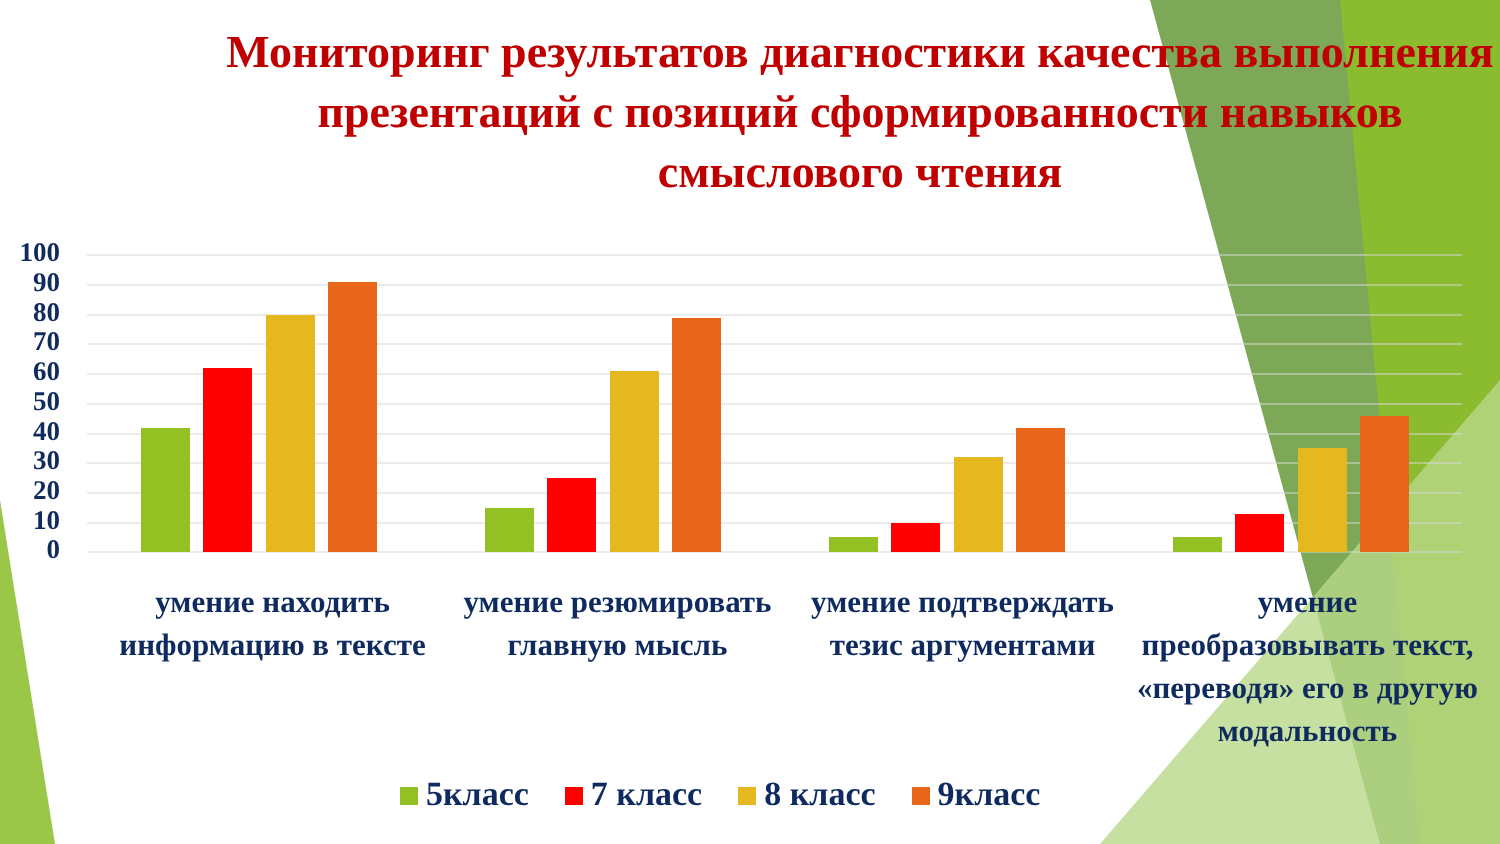Мониторинг результатов диагностики качества выполнения презентаций с позиций сформированности навыков смыслового чтения
100
90
80
70
60
50
40
30
20
10
0
умение находить информацию в тексте
умение резюмировать главную мысль
умение подтверждать тезис аргументами
умение преобразовывать текст, «переводя» его в другую модальность
5класс 7 класс 8 класс 9класс